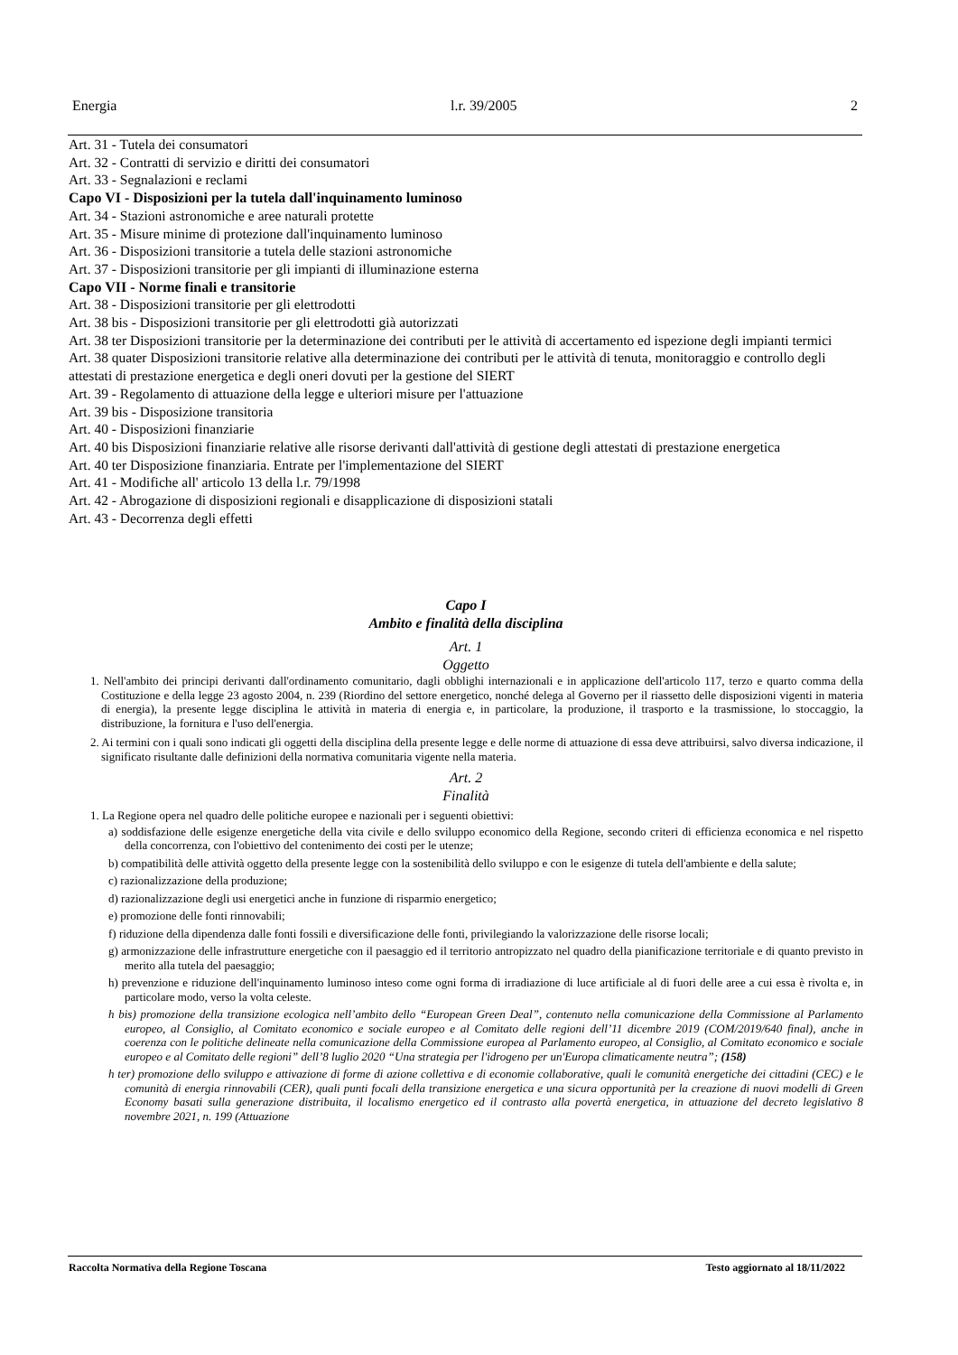Energia l.r. 39/2005 2
Art. 31 - Tutela dei consumatori
Art. 32 - Contratti di servizio e diritti dei consumatori
Art. 33 - Segnalazioni e reclami
Capo VI - Disposizioni per la tutela dall'inquinamento luminoso
Art. 34 - Stazioni astronomiche e aree naturali protette
Art. 35 - Misure minime di protezione dall'inquinamento luminoso
Art. 36 - Disposizioni transitorie a tutela delle stazioni astronomiche
Art. 37 - Disposizioni transitorie per gli impianti di illuminazione esterna
Capo VII - Norme finali e transitorie
Art. 38 - Disposizioni transitorie per gli elettrodotti
Art. 38 bis - Disposizioni transitorie per gli elettrodotti già autorizzati
Art. 38 ter Disposizioni transitorie per la determinazione dei contributi per le attività di accertamento ed ispezione degli impianti termici
Art. 38 quater Disposizioni transitorie relative alla determinazione dei contributi per le attività di tenuta, monitoraggio e controllo degli attestati di prestazione energetica e degli oneri dovuti per la gestione del SIERT
Art. 39 - Regolamento di attuazione della legge e ulteriori misure per l'attuazione
Art. 39 bis - Disposizione transitoria
Art. 40 - Disposizioni finanziarie
Art. 40 bis Disposizioni finanziarie relative alle risorse derivanti dall'attività di gestione degli attestati di prestazione energetica
Art. 40 ter Disposizione finanziaria. Entrate per l'implementazione del SIERT
Art. 41 - Modifiche all' articolo 13 della l.r. 79/1998
Art. 42 - Abrogazione di disposizioni regionali e disapplicazione di disposizioni statali
Art. 43 - Decorrenza degli effetti
Capo I
Ambito e finalità della disciplina
Art. 1
Oggetto
1. Nell'ambito dei principi derivanti dall'ordinamento comunitario, dagli obblighi internazionali e in applicazione dell'articolo 117, terzo e quarto comma della Costituzione e della legge 23 agosto 2004, n. 239 (Riordino del settore energetico, nonché delega al Governo per il riassetto delle disposizioni vigenti in materia di energia), la presente legge disciplina le attività in materia di energia e, in particolare, la produzione, il trasporto e la trasmissione, lo stoccaggio, la distribuzione, la fornitura e l'uso dell'energia.
2. Ai termini con i quali sono indicati gli oggetti della disciplina della presente legge e delle norme di attuazione di essa deve attribuirsi, salvo diversa indicazione, il significato risultante dalle definizioni della normativa comunitaria vigente nella materia.
Art. 2
Finalità
1. La Regione opera nel quadro delle politiche europee e nazionali per i seguenti obiettivi:
a) soddisfazione delle esigenze energetiche della vita civile e dello sviluppo economico della Regione, secondo criteri di efficienza economica e nel rispetto della concorrenza, con l'obiettivo del contenimento dei costi per le utenze;
b) compatibilità delle attività oggetto della presente legge con la sostenibilità dello sviluppo e con le esigenze di tutela dell'ambiente e della salute;
c) razionalizzazione della produzione;
d) razionalizzazione degli usi energetici anche in funzione di risparmio energetico;
e) promozione delle fonti rinnovabili;
f) riduzione della dipendenza dalle fonti fossili e diversificazione delle fonti, privilegiando la valorizzazione delle risorse locali;
g) armonizzazione delle infrastrutture energetiche con il paesaggio ed il territorio antropizzato nel quadro della pianificazione territoriale e di quanto previsto in merito alla tutela del paesaggio;
h) prevenzione e riduzione dell'inquinamento luminoso inteso come ogni forma di irradiazione di luce artificiale al di fuori delle aree a cui essa è rivolta e, in particolare modo, verso la volta celeste.
h bis) promozione della transizione ecologica nell’ambito dello “European Green Deal”, contenuto nella comunicazione della Commissione al Parlamento europeo, al Consiglio, al Comitato economico e sociale europeo e al Comitato delle regioni dell’11 dicembre 2019 (COM/2019/640 final), anche in coerenza con le politiche delineate nella comunicazione della Commissione europea al Parlamento europeo, al Consiglio, al Comitato economico e sociale europeo e al Comitato delle regioni” dell’8 luglio 2020 “Una strategia per l'idrogeno per un'Europa climaticamente neutra”; (158)
h ter) promozione dello sviluppo e attivazione di forme di azione collettiva e di economie collaborative, quali le comunità energetiche dei cittadini (CEC) e le comunità di energia rinnovabili (CER), quali punti focali della transizione energetica e una sicura opportunità per la creazione di nuovi modelli di Green Economy basati sulla generazione distribuita, il localismo energetico ed il contrasto alla povertà energetica, in attuazione del decreto legislativo 8 novembre 2021, n. 199 (Attuazione
Raccolta Normativa della Regione Toscana Testo aggiornato al 18/11/2022